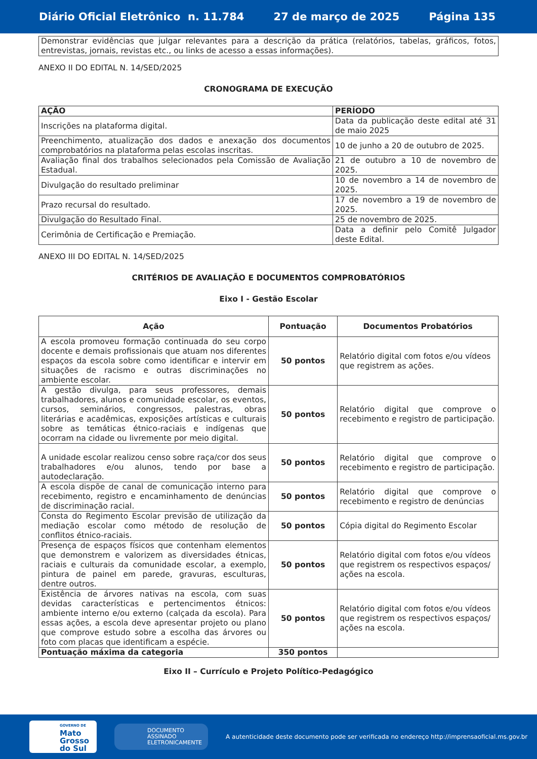Diário Oficial Eletrônico n. 11.784 27 de março de 2025 Página 135
| Demonstrar evidências que julgar relevantes para a descrição da prática (relatórios, tabelas, gráficos, fotos, entrevistas, jornais, revistas etc., ou links de acesso a essas informações). |
ANEXO II DO EDITAL N. 14/SED/2025
CRONOGRAMA DE EXECUÇÃO
| AÇÃO | PERÍODO |
| --- | --- |
| Inscrições na plataforma digital. | Data da publicação deste edital até 31 de maio 2025 |
| Preenchimento, atualização dos dados e anexação dos documentos comprobatórios na plataforma pelas escolas inscritas. | 10 de junho a 20 de outubro de 2025. |
| Avaliação final dos trabalhos selecionados pela Comissão de Avaliação Estadual. | 21 de outubro a 10 de novembro de 2025. |
| Divulgação do resultado preliminar | 10 de novembro a 14 de novembro de 2025. |
| Prazo recursal do resultado. | 17 de novembro a 19 de novembro de 2025. |
| Divulgação do Resultado Final. | 25 de novembro de 2025. |
| Cerimônia de Certificação e Premiação. | Data a definir pelo Comitê Julgador deste Edital. |
ANEXO III DO EDITAL N. 14/SED/2025
CRITÉRIOS DE AVALIAÇÃO E DOCUMENTOS COMPROBATÓRIOS
Eixo I - Gestão Escolar
| Ação | Pontuação | Documentos Probatórios |
| --- | --- | --- |
| A escola promoveu formação continuada do seu corpo docente e demais profissionais que atuam nos diferentes espaços da escola sobre como identificar e intervir em situações de racismo e outras discriminações no ambiente escolar. | 50 pontos | Relatório digital com fotos e/ou vídeos que registrem as ações. |
| A gestão divulga, para seus professores, demais trabalhadores, alunos e comunidade escolar, os eventos, cursos, seminários, congressos, palestras, obras literárias e acadêmicas, exposições artísticas e culturais sobre as temáticas étnico-raciais e indígenas que ocorram na cidade ou livremente por meio digital. | 50 pontos | Relatório digital que comprove o recebimento e registro de participação. |
| A unidade escolar realizou censo sobre raça/cor dos seus trabalhadores e/ou alunos, tendo por base a autodeclaração. | 50 pontos | Relatório digital que comprove o recebimento e registro de participação. |
| A escola dispõe de canal de comunicação interno para recebimento, registro e encaminhamento de denúncias de discriminação racial. | 50 pontos | Relatório digital que comprove o recebimento e registro de denúncias |
| Consta do Regimento Escolar previsão de utilização da mediação escolar como método de resolução de conflitos étnico-raciais. | 50 pontos | Cópia digital do Regimento Escolar |
| Presença de espaços físicos que contenham elementos que demonstrem e valorizem as diversidades étnicas, raciais e culturais da comunidade escolar, a exemplo, pintura de painel em parede, gravuras, esculturas, dentre outros. | 50 pontos | Relatório digital com fotos e/ou vídeos que registrem os respectivos espaços/ ações na escola. |
| Existência de árvores nativas na escola, com suas devidas características e pertencimentos étnicos: ambiente interno e/ou externo (calçada da escola). Para essas ações, a escola deve apresentar projeto ou plano que comprove estudo sobre a escolha das árvores ou foto com placas que identificam a espécie. | 50 pontos | Relatório digital com fotos e/ou vídeos que registrem os respectivos espaços/ ações na escola. |
| Pontuação máxima da categoria | 350 pontos | |
Eixo II – Currículo e Projeto Político-Pedagógico
GOVERNO DE
Mato
Grosso
do Sul
DOCUMENTO
ASSINADO
ELETRONICAMENTE
A autenticidade deste documento pode ser verificada no endereço http://imprensaoficial.ms.gov.br